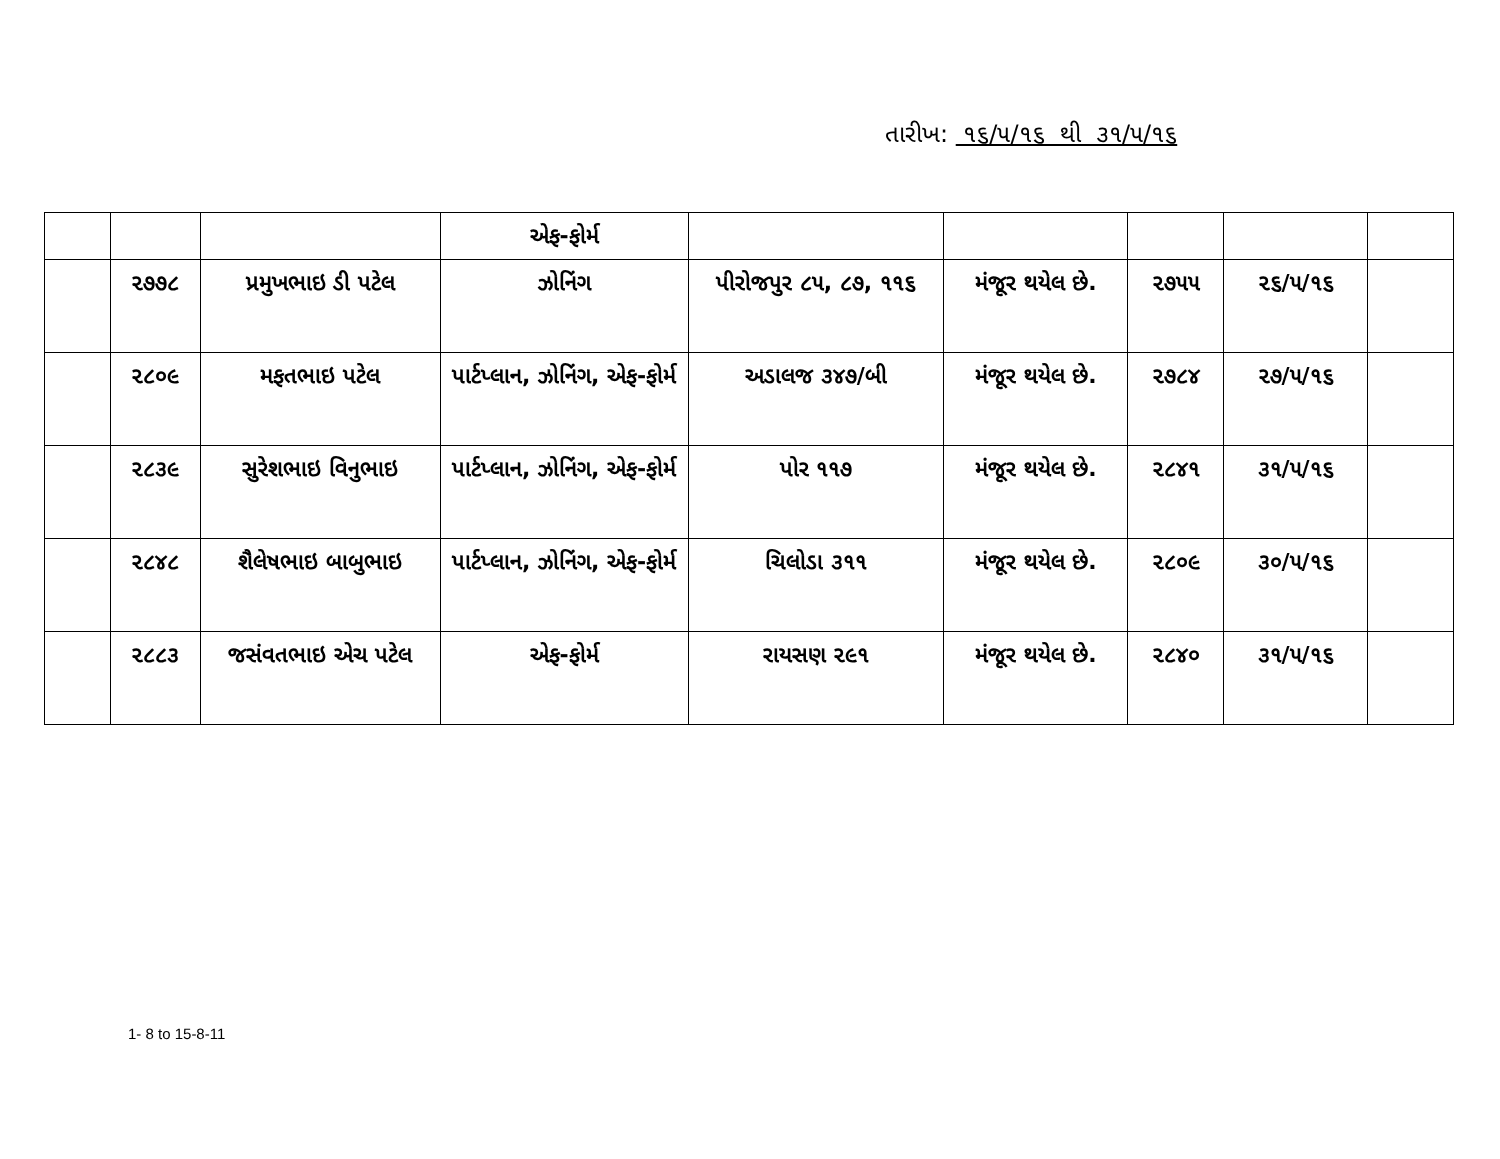તારીખ: ૧૬/૫/૧૬ થી ૩૧/૫/૧૬
| | | | એફ-ફોર્મ | | | | | |
| | ૨૭૭૮ | પ્રમુખભાઇ ડી પટેલ | ઝોનિંગ | પીરોજપુર ૮૫, ૮૭, ૧૧૬ | મંજૂર થયેલ છે. | ૨૭૫૫ | ૨૬/૫/૧૬ | |
| | ૨૮૦૯ | મફતભાઇ પટેલ | પાર્ટપ્લાન, ઝોનિંગ, એફ-ફોર્મ | અડાલજ ૩૪૭/બી | મંજૂર થયેલ છે. | ૨૭૮૪ | ૨૭/૫/૧૬ | |
| | ૨૮૩૯ | સુરેશભાઇ વિનુભાઇ | પાર્ટપ્લાન, ઝોનિંગ, એફ-ફોર્મ | પોર ૧૧૭ | મંજૂર થયેલ છે. | ૨૮૪૧ | ૩૧/૫/૧૬ | |
| | ૨૮૪૮ | શૈલેષભાઇ બાબુભાઇ | પાર્ટપ્લાન, ઝોનિંગ, એફ-ફોર્મ | ચિલોડા ૩૧૧ | મંજૂર થયેલ છે. | ૨૮૦૯ | ૩૦/૫/૧૬ | |
| | ૨૮૮૩ | જસંવતભાઇ એચ પટેલ | એફ-ફોર્મ | રાયસણ ૨૯૧ | મંજૂર થયેલ છે. | ૨૮૪૦ | ૩૧/૫/૧૬ | |
1- 8 to 15-8-11